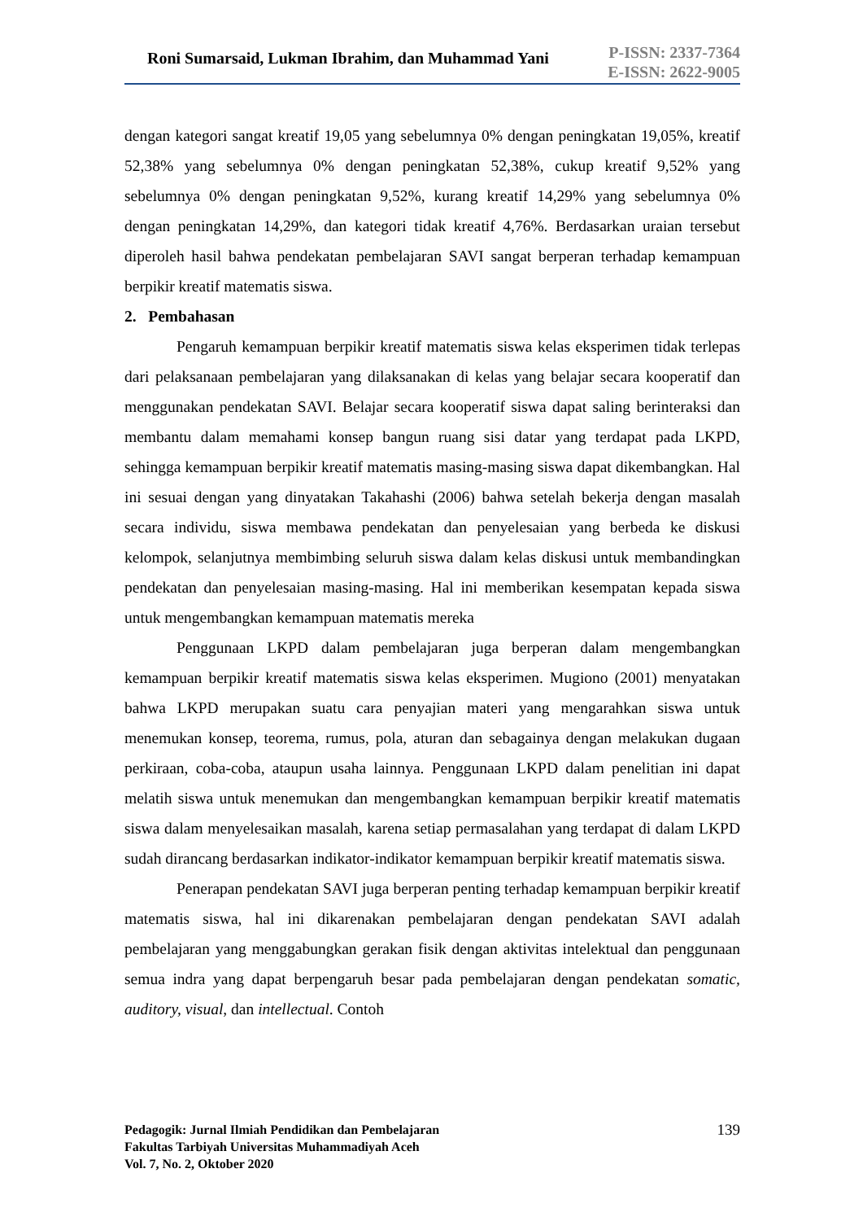Roni Sumarsaid, Lukman Ibrahim, dan Muhammad Yani
P-ISSN: 2337-7364
E-ISSN: 2622-9005
dengan kategori sangat kreatif 19,05 yang sebelumnya 0% dengan peningkatan 19,05%, kreatif 52,38% yang sebelumnya 0% dengan peningkatan 52,38%, cukup kreatif 9,52% yang sebelumnya 0% dengan peningkatan 9,52%, kurang kreatif 14,29% yang sebelumnya 0% dengan peningkatan 14,29%, dan kategori tidak kreatif 4,76%. Berdasarkan uraian tersebut diperoleh hasil bahwa pendekatan pembelajaran SAVI sangat berperan terhadap kemampuan berpikir kreatif matematis siswa.
2. Pembahasan
Pengaruh kemampuan berpikir kreatif matematis siswa kelas eksperimen tidak terlepas dari pelaksanaan pembelajaran yang dilaksanakan di kelas yang belajar secara kooperatif dan menggunakan pendekatan SAVI. Belajar secara kooperatif siswa dapat saling berinteraksi dan membantu dalam memahami konsep bangun ruang sisi datar yang terdapat pada LKPD, sehingga kemampuan berpikir kreatif matematis masing-masing siswa dapat dikembangkan. Hal ini sesuai dengan yang dinyatakan Takahashi (2006) bahwa setelah bekerja dengan masalah secara individu, siswa membawa pendekatan dan penyelesaian yang berbeda ke diskusi kelompok, selanjutnya membimbing seluruh siswa dalam kelas diskusi untuk membandingkan pendekatan dan penyelesaian masing-masing. Hal ini memberikan kesempatan kepada siswa untuk mengembangkan kemampuan matematis mereka
Penggunaan LKPD dalam pembelajaran juga berperan dalam mengembangkan kemampuan berpikir kreatif matematis siswa kelas eksperimen. Mugiono (2001) menyatakan bahwa LKPD merupakan suatu cara penyajian materi yang mengarahkan siswa untuk menemukan konsep, teorema, rumus, pola, aturan dan sebagainya dengan melakukan dugaan perkiraan, coba-coba, ataupun usaha lainnya. Penggunaan LKPD dalam penelitian ini dapat melatih siswa untuk menemukan dan mengembangkan kemampuan berpikir kreatif matematis siswa dalam menyelesaikan masalah, karena setiap permasalahan yang terdapat di dalam LKPD sudah dirancang berdasarkan indikator-indikator kemampuan berpikir kreatif matematis siswa.
Penerapan pendekatan SAVI juga berperan penting terhadap kemampuan berpikir kreatif matematis siswa, hal ini dikarenakan pembelajaran dengan pendekatan SAVI adalah pembelajaran yang menggabungkan gerakan fisik dengan aktivitas intelektual dan penggunaan semua indra yang dapat berpengaruh besar pada pembelajaran dengan pendekatan somatic, auditory, visual, dan intellectual. Contoh
Pedagogik: Jurnal Ilmiah Pendidikan dan Pembelajaran
Fakultas Tarbiyah Universitas Muhammadiyah Aceh
Vol. 7, No. 2, Oktober 2020
139